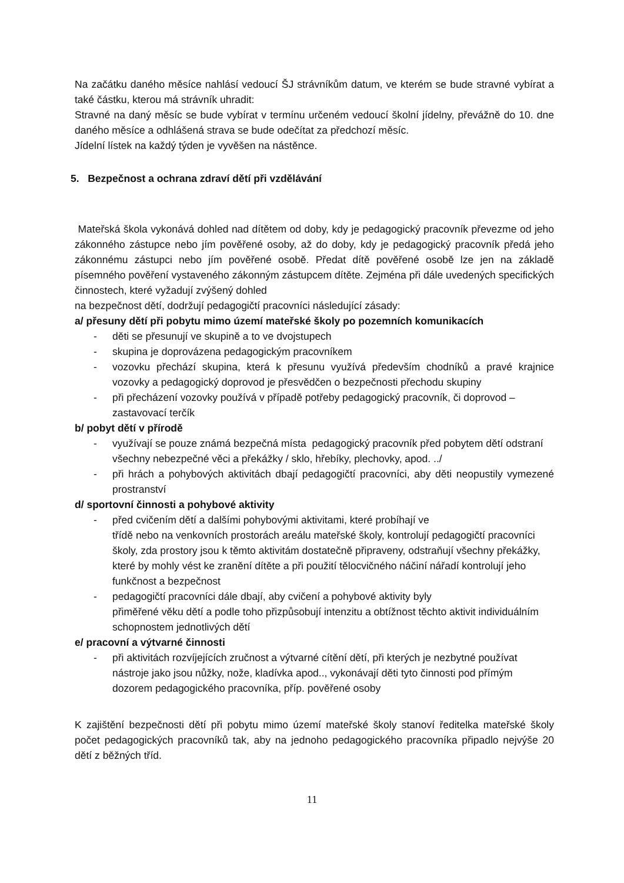Na začátku daného měsíce nahlásí vedoucí ŠJ strávníkům datum, ve kterém se bude stravné vybírat a také částku, kterou má strávník uhradit:
Stravné na daný měsíc se bude vybírat v termínu určeném vedoucí školní jídelny, převážně do 10. dne daného měsíce a odhlášená strava se bude odečítat za předchozí měsíc.
Jídelní lístek na každý týden je vyvěšen na nástěnce.
5. Bezpečnost a ochrana zdraví dětí při vzdělávání
Mateřská škola vykonává dohled nad dítětem od doby, kdy je pedagogický pracovník převezme od jeho zákonného zástupce nebo jím pověřené osoby, až do doby, kdy je pedagogický pracovník předá jeho zákonnému zástupci nebo jím pověřené osobě. Předat dítě pověřené osobě lze jen na základě písemného pověření vystaveného zákonným zástupcem dítěte. Zejména při dále uvedených specifických činnostech, které vyžadují zvýšený dohled
na bezpečnost dětí, dodržují pedagogičtí pracovníci následující zásady:
a/ přesuny dětí při pobytu mimo území mateřské školy po pozemních komunikacích
- děti se přesunují ve skupině a to ve dvojstupech
- skupina je doprovázena pedagogickým pracovníkem
- vozovku přechází skupina, která k přesunu využívá především chodníků a pravé krajnice vozovky a pedagogický doprovod je přesvědčen o bezpečnosti přechodu skupiny
- při přecházení vozovky používá v případě potřeby pedagogický pracovník, či doprovod – zastavovací terčík
b/ pobyt dětí v přírodě
- využívají se pouze známá bezpečná místa pedagogický pracovník před pobytem dětí odstraní všechny nebezpečné věci a překážky / sklo, hřebíky, plechovky, apod. ../
- při hrách a pohybových aktivitách dbají pedagogičtí pracovníci, aby děti neopustily vymezené prostranství
d/ sportovní činnosti a pohybové aktivity
- před cvičením dětí a dalšími pohybovými aktivitami, které probíhají ve
třídě nebo na venkovních prostorách areálu mateřské školy, kontrolují pedagogičtí pracovníci školy, zda prostory jsou k těmto aktivitám dostatečně připraveny, odstraňují všechny překážky, které by mohly vést ke zranění dítěte a při použití tělocvičného náčiní nářadí kontrolují jeho funkčnost a bezpečnost
- pedagogičtí pracovníci dále dbají, aby cvičení a pohybové aktivity byly
přiměřené věku dětí a podle toho přizpůsobují intenzitu a obtížnost těchto aktivit individuálním schopnostem jednotlivých dětí
e/ pracovní a výtvarné činnosti
- při aktivitách rozvíjejících zručnost a výtvarné cítění dětí, při kterých je nezbytné používat nástroje jako jsou nůžky, nože, kladívka apod.., vykonávají děti tyto činnosti pod přímým dozorem pedagogického pracovníka, příp. pověřené osoby
K zajištění bezpečnosti dětí při pobytu mimo území mateřské školy stanoví ředitelka mateřské školy počet pedagogických pracovníků tak, aby na jednoho pedagogického pracovníka připadlo nejvýše 20 dětí z běžných tříd.
11